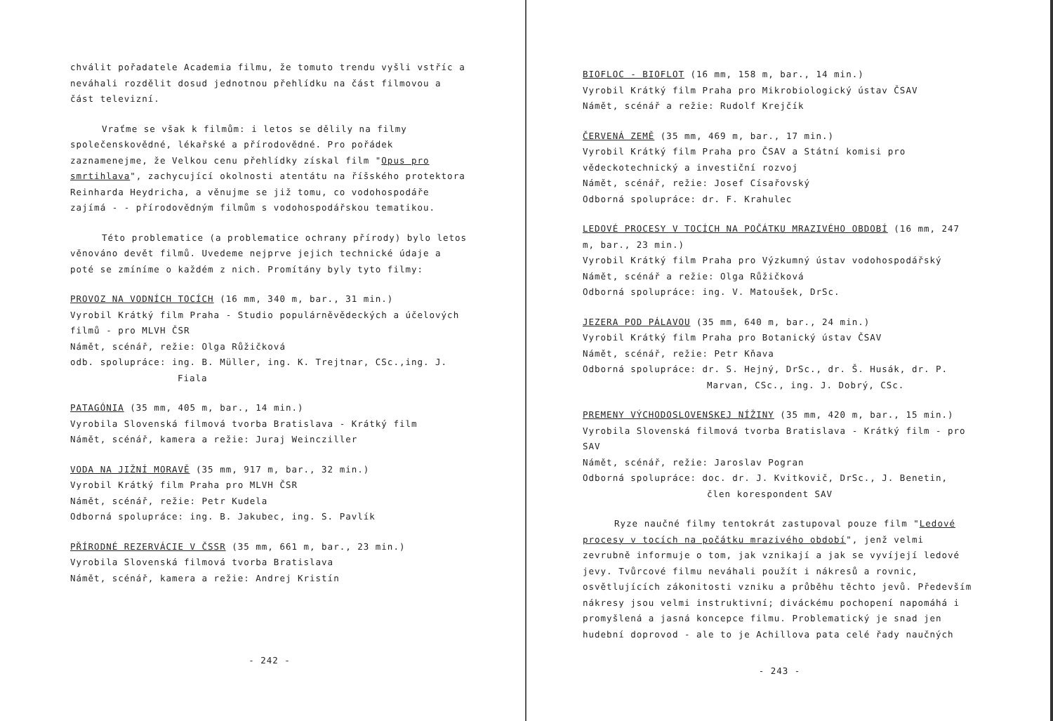chválit pořadatele Academia filmu, že tomuto trendu vyšli vstříc a neváhali rozdělit dosud jednotnou přehlídku na část filmovou a část televizní.
Vraťme se však k filmům: i letos se dělily na filmy společenskovědné, lékařské a přírodovědné. Pro pořádek zaznamenejme, že Velkou cenu přehlídky získal film "Opus pro smrtihlava", zachycující okolnosti atentátu na říšského protektora Reinharda Heydricha, a věnujme se již tomu, co vodohospodáře zajímá - - přírodovědným filmům s vodohospodářskou tematikou.
Této problematice (a problematice ochrany přírody) bylo letos věnováno devět filmů. Uvedeme nejprve jejich technické údaje a poté se zmíníme o každém z nich. Promítány byly tyto filmy:
PROVOZ NA VODNÍCH TOCÍCH (16 mm, 340 m, bar., 31 min.)
Vyrobil Krátký film Praha - Studio populárněvědeckých a účelových filmů - pro MLVH ČSR
Námět, scénář, režie: Olga Růžičková
odb. spolupráce: ing. B. Müller, ing. K. Trejtnar, CSc.,ing. J.
Fiala
PATAGÓNIA (35 mm, 405 m, bar., 14 min.)
Vyrobila Slovenská filmová tvorba Bratislava - Krátký film
Námět, scénář, kamera a režie: Juraj Weincziller
VODA NA JIŽNÍ MORAVĚ (35 mm, 917 m, bar., 32 min.)
Vyrobil Krátký film Praha pro MLVH ČSR
Námět, scénář, režie: Petr Kudela
Odborná spolupráce: ing. B. Jakubec, ing. S. Pavlík
PŘÍRODNÉ REZERVÁCIE V ČSSR (35 mm, 661 m, bar., 23 min.)
Vyrobila Slovenská filmová tvorba Bratislava
Námět, scénář, kamera a režie: Andrej Kristín
- 242 -
BIOFLOC - BIOFLOT (16 mm, 158 m, bar., 14 min.)
Vyrobil Krátký film Praha pro Mikrobiologický ústav ČSAV
Námět, scénář a režie: Rudolf Krejčík
ČERVENÁ ZEMĚ (35 mm, 469 m, bar., 17 min.)
Vyrobil Krátký film Praha pro ČSAV a Státní komisi pro vědeckotechnický a investiční rozvoj
Námět, scénář, režie: Josef Císařovský
Odborná spolupráce: dr. F. Krahulec
LEDOVÉ PROCESY V TOCÍCH NA POČÁTKU MRAZIVÉHO OBDOBÍ (16 mm, 247 m, bar., 23 min.)
Vyrobil Krátký film Praha pro Výzkumný ústav vodohospodářský
Námět, scénář a režie: Olga Růžičková
Odborná spolupráce: ing. V. Matoušek, DrSc.
JEZERA POD PÁLAVOU (35 mm, 640 m, bar., 24 min.)
Vyrobil Krátký film Praha pro Botanický ústav ČSAV
Námět, scénář, režie: Petr Kňava
Odborná spolupráce: dr. S. Hejný, DrSc., dr. Š. Husák, dr. P.
Marvan, CSc., ing. J. Dobrý, CSc.
PREMENY VÝCHODOSLOVENSKEJ NÍŽINY (35 mm, 420 m, bar., 15 min.)
Vyrobila Slovenská filmová tvorba Bratislava - Krátký film - pro SAV
Námět, scénář, režie: Jaroslav Pogran
Odborná spolupráce: doc. dr. J. Kvitkovič, DrSc., J. Benetin,
člen korespondent SAV
Ryze naučné filmy tentokrát zastupoval pouze film "Ledové procesy v tocích na počátku mrazivého období", jenž velmi zevrubně informuje o tom, jak vznikají a jak se vyvíjejí ledové jevy. Tvůrcové filmu neváhali použít i nákresů a rovnic, osvětlujících zákonitosti vzniku a průběhu těchto jevů. Především nákresy jsou velmi instruktivní; diváckému pochopení napomáhá i promyšlená a jasná koncepce filmu. Problematický je snad jen hudební doprovod - ale to je Achillova pata celé řady naučných
- 243 -